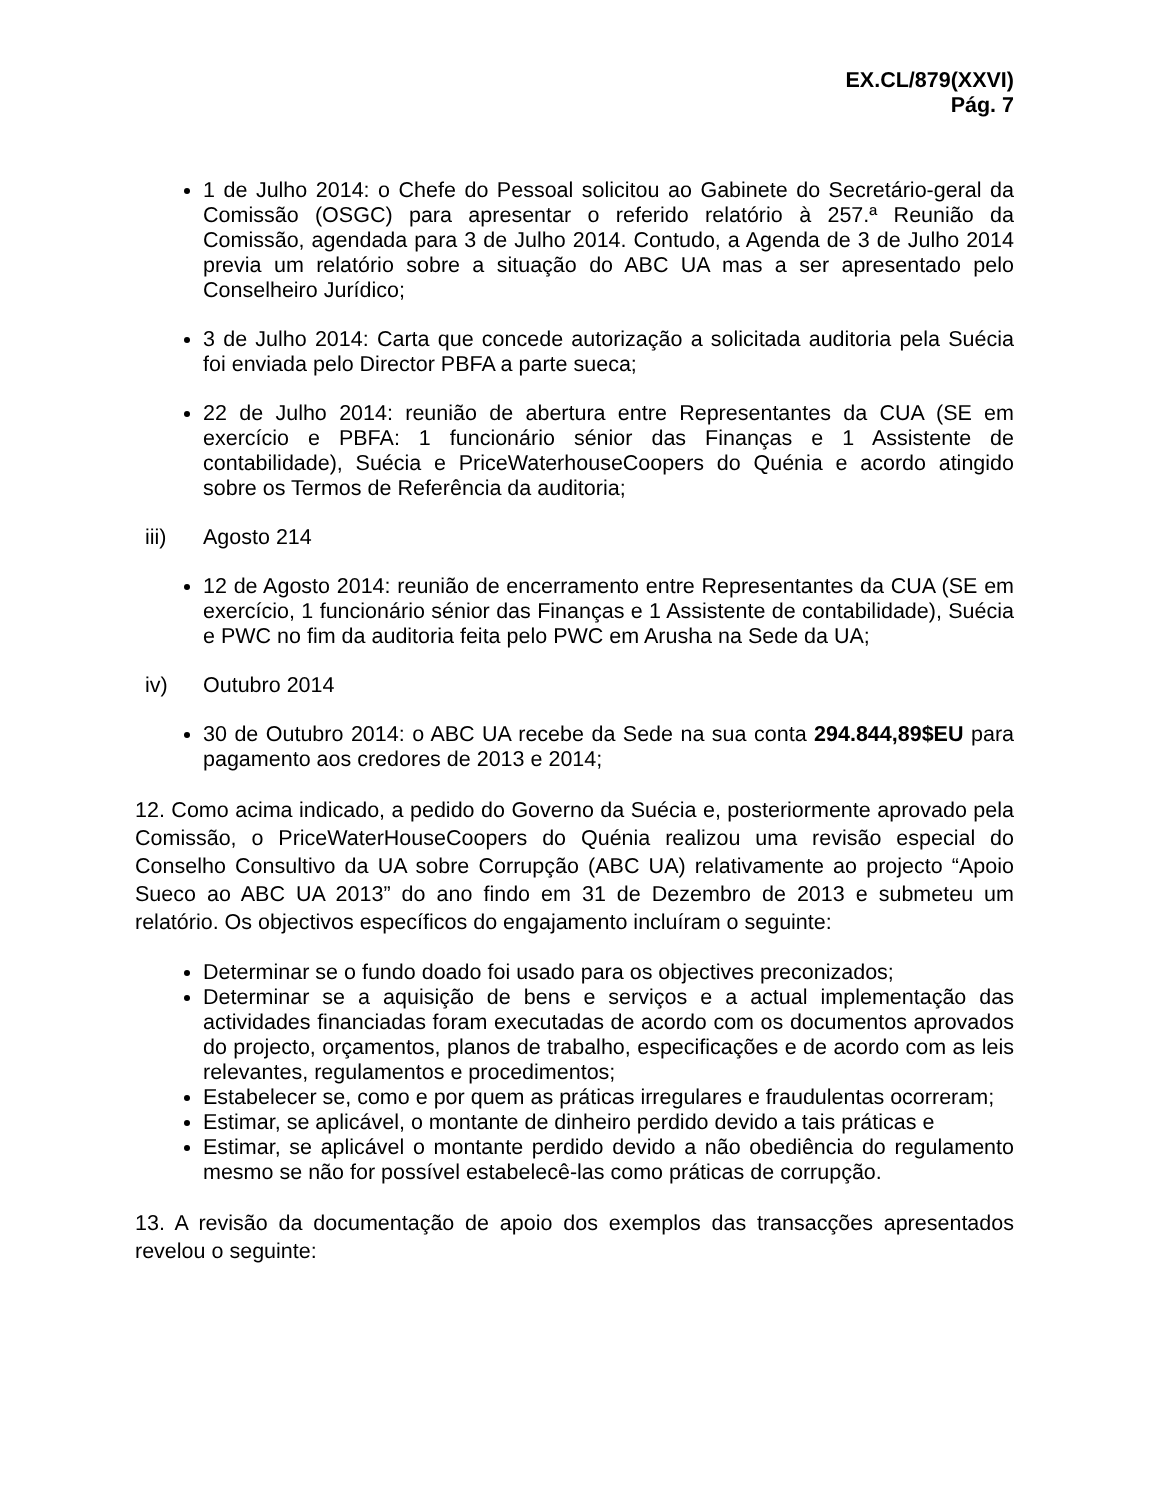EX.CL/879(XXVI)
Pág. 7
1 de Julho 2014: o Chefe do Pessoal solicitou ao Gabinete do Secretário-geral da Comissão (OSGC) para apresentar o referido relatório à 257.ª Reunião da Comissão, agendada para 3 de Julho 2014. Contudo, a Agenda de 3 de Julho 2014 previa um relatório sobre a situação do ABC UA mas a ser apresentado pelo Conselheiro Jurídico;
3 de Julho 2014: Carta que concede autorização a solicitada auditoria pela Suécia foi enviada pelo Director PBFA a parte sueca;
22 de Julho 2014: reunião de abertura entre Representantes da CUA (SE em exercício e PBFA: 1 funcionário sénior das Finanças e 1 Assistente de contabilidade), Suécia e PriceWaterhouseCoopers do Quénia e acordo atingido sobre os Termos de Referência da auditoria;
iii) Agosto 214
12 de Agosto 2014: reunião de encerramento entre Representantes da CUA (SE em exercício, 1 funcionário sénior das Finanças e 1 Assistente de contabilidade), Suécia e PWC no fim da auditoria feita pelo PWC em Arusha na Sede da UA;
iv) Outubro 2014
30 de Outubro 2014: o ABC UA recebe da Sede na sua conta 294.844,89$EU para pagamento aos credores de 2013 e 2014;
12. Como acima indicado, a pedido do Governo da Suécia e, posteriormente aprovado pela Comissão, o PriceWaterHouseCoopers do Quénia realizou uma revisão especial do Conselho Consultivo da UA sobre Corrupção (ABC UA) relativamente ao projecto “Apoio Sueco ao ABC UA 2013” do ano findo em 31 de Dezembro de 2013 e submeteu um relatório. Os objectivos específicos do engajamento incluíram o seguinte:
Determinar se o fundo doado foi usado para os objectives preconizados;
Determinar se a aquisição de bens e serviços e a actual implementação das actividades financiadas foram executadas de acordo com os documentos aprovados do projecto, orçamentos, planos de trabalho, especificações e de acordo com as leis relevantes, regulamentos e procedimentos;
Estabelecer se, como e por quem as práticas irregulares e fraudulentas ocorreram;
Estimar, se aplicável, o montante de dinheiro perdido devido a tais práticas e
Estimar, se aplicável o montante perdido devido a não obediência do regulamento mesmo se não for possível estabelecê-las como práticas de corrupção.
13. A revisão da documentação de apoio dos exemplos das transacções apresentados revelou o seguinte: